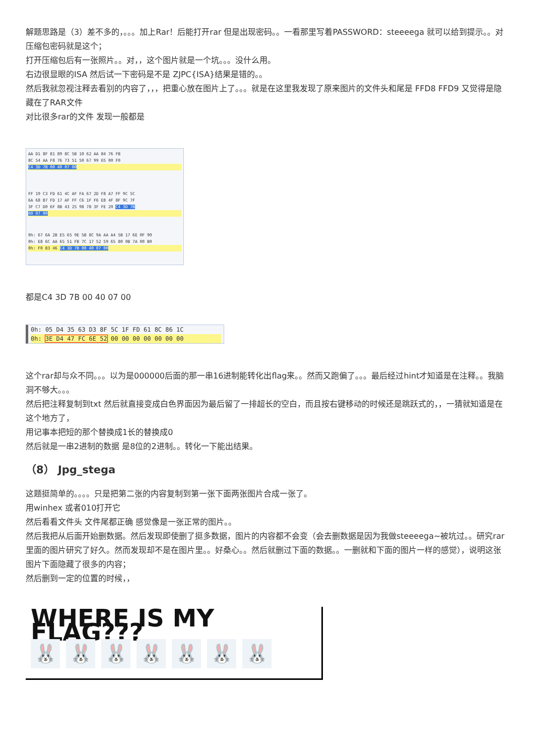解题思路是（3）差不多的，。。。加上Rar！后能打开rar 但是出现密码。。一看那里写着PASSWORD：steeeega 就可以给到提示。。对 压缩包密码就是这个；
打开压缩包后有一张照片。。对，，这个图片就是一个坑。。。没什么用。
右边很显眼的ISA 然后试一下密码是不是 ZJPC{ISA}结果是错的。。
然后我就忽视注释去看别的内容了，，，把重心放在图片上了。。。就是在这里我发现了原来图片的文件头和尾是 FFD8 FFD9 又觉得是隐藏在了RAR文件
对比很多rar的文件 发现一般都是
AA D1 8F 81 89 8C 5B 10 62 AA 84 76 FB
8C 54 AA F8 76 73 51 50 67 99 65 00 F0
C4 3D 7B 00 40 07 00
FF 19 C3 FD 61 4C AF FA 67 2D F8 A7 FF 9C 5C
6A 68 B7 FD 17 AF FF C6 1F F6 E8 4F 8F 9C 7F
3F C7 D0 6F 8B 43 25 98 78 3F FE 20 C4 3D 7B
40 07 00
0h: 67 6A 2B E5 65 9E 5B 8C 9A AA A4 5B 17 6E 0F 90
0h: E8 6C AA 65 51 FB 7C 17 52 59 65 80 0B 7A 00 B0
0h: F0 B3 46 C4 3D 7B 00 40 07 00
都是C4 3D 7B 00 40 07 00
0h: 05 D4 35 63 D3 8F 5C 1F FD 61 8C 86 1C
0h: 3E D4 47 FC 6E 52 00 00 00 00 00 00 00
这个rar却与众不同。。。以为是000000后面的那一串16进制能转化出flag来。。然而又跑偏了。。。最后经过hint才知道是在注释。。我脑洞不够大。。。
然后把注释复制到txt 然后就直接变成白色界面因为最后留了一排超长的空白，而且按右键移动的时候还是跳跃式的，，一猜就知道是在这个地方了，
用记事本把短的那个替换成1长的替换成0
然后就是一串2进制的数据 是8位的2进制。。转化一下能出结果。
（8） Jpg_stega
这题挺简单的。。。。只是把第二张的内容复制到第一张下面两张图片合成一张了。
用winhex 或者010打开它
然后看看文件头 文件尾都正确 感觉像是一张正常的图片。。
然后我把从后面开始删数据。然后发现即使删了挺多数据，图片的内容都不会变（会去删数据是因为我做steeeega~被坑过。。研究rar里面的图片研究了好久。然而发现却不是在图片里。。好桑心。。然后就删过下面的数据。。一删就和下面的图片一样的感觉），说明这张图片下面隐藏了很多的内容；
然后删到一定的位置的时候，，
WHERE IS MY FLAG???
🐰 🐰 🐰 🐰 🐰 🐰 🐰